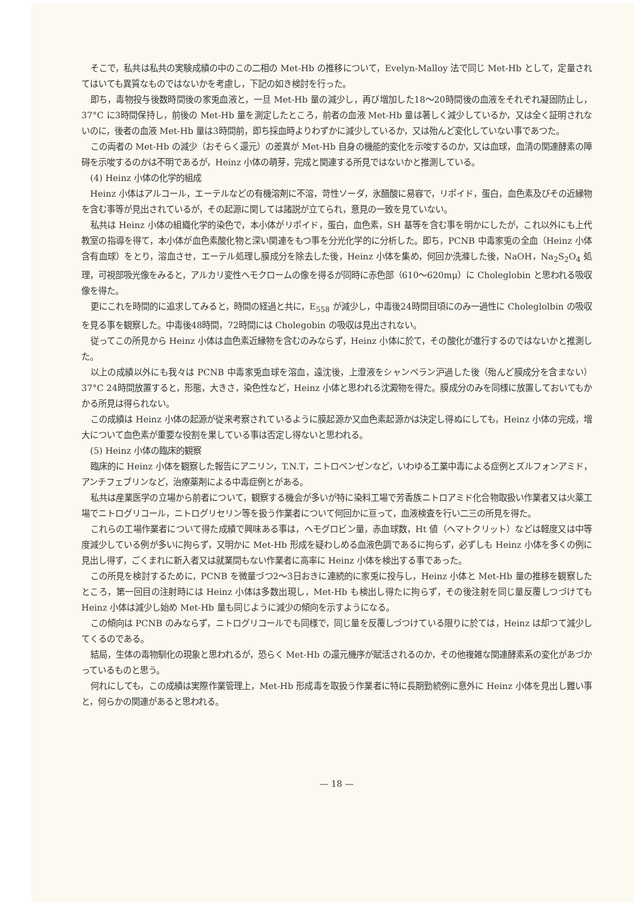そこで，私共は私共の実験成績の中のこの二相の Met-Hb の推移について，Evelyn-Malloy 法で同じ Met-Hb として，定量されてはいても異質なものではないかを考慮し，下記の如き検討を行った。
即ち，毒物投与後数時間後の家兎血液と，一旦 Met-Hb 量の減少し，再び増加した18～20時間後の血液をそれぞれ凝固防止し，37°C に3時間保持し，前後の Met-Hb 量を測定したところ，前者の血液 Met-Hb 量は著しく減少しているか，又は全く証明されないのに，後者の血液 Met-Hb 量は3時間前，即ち採血時よりわずかに減少しているか，又は殆んど変化していない事であつた。
この両者の Met-Hb の減少（おそらく還元）の差異が Met-Hb 自身の機能的変化を示唆するのか，又は血球，血清の関連酵素の障碍を示唆するのかは不明であるが，Heinz 小体の萌芽，完成と関連する所見ではないかと推測している。
(4) Heinz 小体の化学的組成
Heinz 小体はアルコール，エーテルなどの有機溶剤に不溶，苛性ソーダ，氷醋酸に易容で，リポイド，蛋白，血色素及びその近縁物を含む事等が見出されているが，その起源に関しては諸説が立てられ，意見の一致を見ていない。
私共は Heinz 小体の組織化学的染色で，本小体がリポイド，蛋白，血色素，SH 基等を含む事を明かにしたが，これ以外にも上代教室の指導を得て，本小体が血色素酸化物と深い関連をもつ事を分光化学的に分析した。即ち，PCNB 中毒家兎の全血（Heinz 小体含有血球）をとり，溶血させ，エーテル処理し膜成分を除去した後，Heinz 小体を集め，何回か洗滌した後，NaOH，Na<sub>2</sub>S<sub>2</sub>O<sub>4</sub> 処理，可視部吸光像をみると，アルカリ変性ヘモクロームの像を得るが同時に赤色部（610～620mμ）に Choleglobin と思われる吸収像を得た。
更にこれを時間的に追求してみると，時間の経過と共に，E<sub>558</sub> が減少し，中毒後24時間目頃にのみ一過性に Choleglolbin の吸収を見る事を観察した。中毒後48時間，72時間には Cholegobin の吸収は見出されない。
従ってこの所見から Heinz 小体は血色素近縁物を含むのみならず，Heinz 小体に於て，その酸化が進行するのではないかと推測した。
以上の成績以外にも我々は PCNB 中毒家兎血球を溶血，遠沈後，上澄液をシャンベラン沪過した後（殆んど膜成分を含まない）37°C 24時間放置すると，形態，大きさ，染色性など，Heinz 小体と思われる沈澱物を得た。膜成分のみを同様に放置しておいてもかかる所見は得られない。
この成績は Heinz 小体の起源が従来考察されているように膜起源か又血色素起源かは決定し得ぬにしても，Heinz 小体の完成，増大について血色素が重要な役割を果している事は否定し得ないと思われる。
(5) Heinz 小体の臨床的観察
臨床的に Heinz 小体を観察した報告にアニリン，T.N.T，ニトロベンゼンなど，いわゆる工業中毒による症例とズルフォンアミド，アンチフェブリンなど，治療薬剤による中毒症例とがある。
私共は産業医学の立場から前者について，観察する機会が多いが特に染料工場で芳香族ニトロアミド化合物取扱い作業者又は火薬工場でニトログリコール，ニトログリセリン等を扱う作業者について何回かに亘って，血液検査を行い二三の所見を得た。
これらの工場作業者について得た成績で興味ある事は，ヘモグロビン量，赤血球数，Ht 値（ヘマトクリット）などは軽度又は中等度減少している例が多いに拘らず，又明かに Met-Hb 形成を疑わしめる血液色調であるに拘らず，必ずしも Heinz 小体を多くの例に見出し得ず，ごくまれに新入者又は就業間もない作業者に高率に Heinz 小体を検出する事であった。
この所見を検討するために，PCNB を微量づつ2～3日おきに連続的に家兎に投与し，Heinz 小体と Met-Hb 量の推移を観察したところ，第一回目の注射時には Heinz 小体は多数出現し，Met-Hb も検出し得たに拘らず，その後注射を同じ量反覆しつづけても Heinz 小体は減少し始め Met-Hb 量も同じように減少の傾向を示すようになる。
この傾向は PCNB のみならず，ニトログリコールでも同様で，同じ量を反覆しづつけている限りに於ては，Heinz は却つて減少してくるのである。
結局，生体の毒物馴化の現象と思われるが，恐らく Met-Hb の還元機序が賦活されるのか，その他複雑な関連酵素系の変化があづかっているものと思う。
何れにしても，この成績は実際作業管理上，Met-Hb 形成毒を取扱う作業者に特に長期勤続例に意外に Heinz 小体を見出し難い事と，何らかの関連があると思われる。
— 18 —